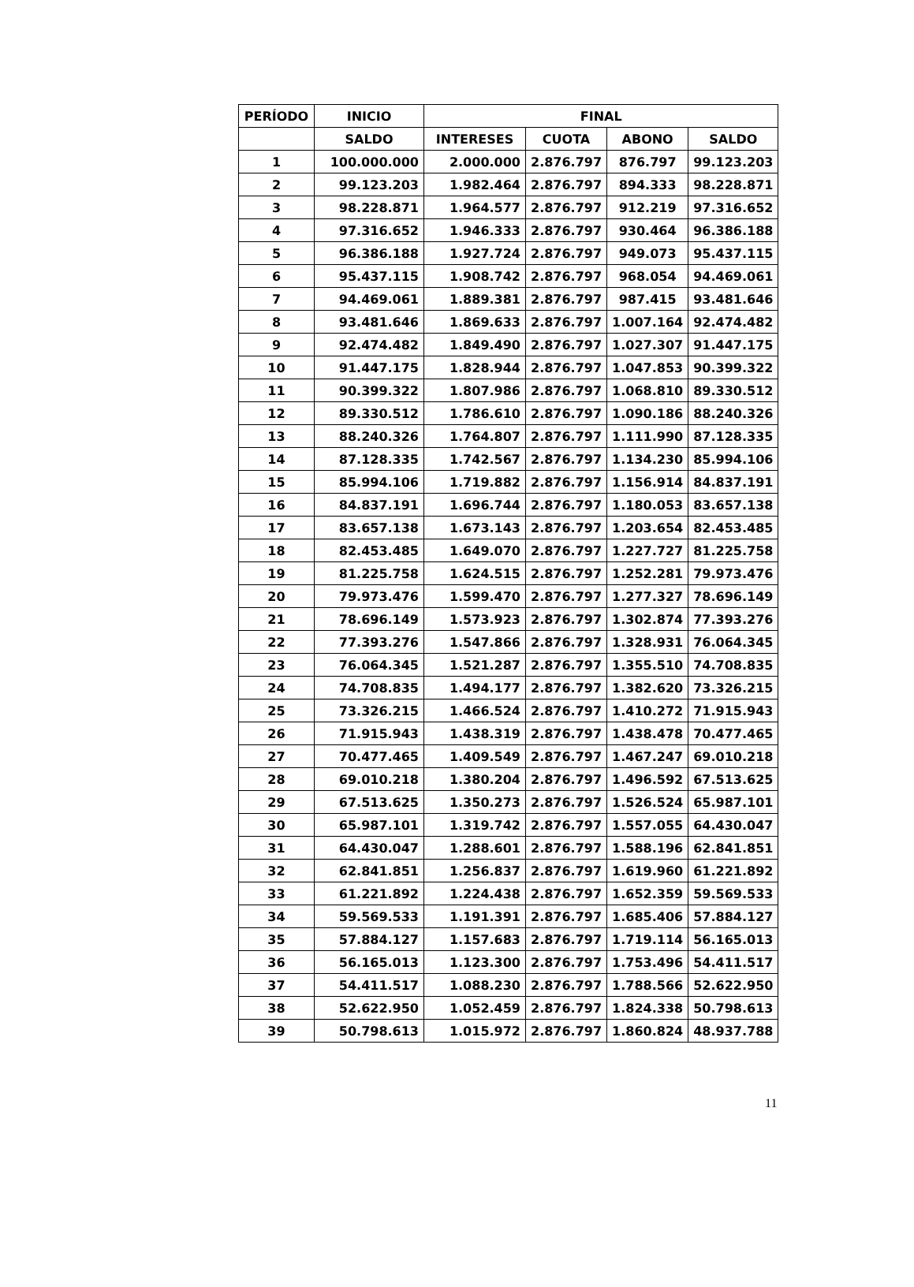| PERÍODO | INICIO | FINAL | | | |
| --- | --- | --- | --- | --- | --- |
| | SALDO | INTERESES | CUOTA | ABONO | SALDO |
| 1 | 100.000.000 | 2.000.000 | 2.876.797 | 876.797 | 99.123.203 |
| 2 | 99.123.203 | 1.982.464 | 2.876.797 | 894.333 | 98.228.871 |
| 3 | 98.228.871 | 1.964.577 | 2.876.797 | 912.219 | 97.316.652 |
| 4 | 97.316.652 | 1.946.333 | 2.876.797 | 930.464 | 96.386.188 |
| 5 | 96.386.188 | 1.927.724 | 2.876.797 | 949.073 | 95.437.115 |
| 6 | 95.437.115 | 1.908.742 | 2.876.797 | 968.054 | 94.469.061 |
| 7 | 94.469.061 | 1.889.381 | 2.876.797 | 987.415 | 93.481.646 |
| 8 | 93.481.646 | 1.869.633 | 2.876.797 | 1.007.164 | 92.474.482 |
| 9 | 92.474.482 | 1.849.490 | 2.876.797 | 1.027.307 | 91.447.175 |
| 10 | 91.447.175 | 1.828.944 | 2.876.797 | 1.047.853 | 90.399.322 |
| 11 | 90.399.322 | 1.807.986 | 2.876.797 | 1.068.810 | 89.330.512 |
| 12 | 89.330.512 | 1.786.610 | 2.876.797 | 1.090.186 | 88.240.326 |
| 13 | 88.240.326 | 1.764.807 | 2.876.797 | 1.111.990 | 87.128.335 |
| 14 | 87.128.335 | 1.742.567 | 2.876.797 | 1.134.230 | 85.994.106 |
| 15 | 85.994.106 | 1.719.882 | 2.876.797 | 1.156.914 | 84.837.191 |
| 16 | 84.837.191 | 1.696.744 | 2.876.797 | 1.180.053 | 83.657.138 |
| 17 | 83.657.138 | 1.673.143 | 2.876.797 | 1.203.654 | 82.453.485 |
| 18 | 82.453.485 | 1.649.070 | 2.876.797 | 1.227.727 | 81.225.758 |
| 19 | 81.225.758 | 1.624.515 | 2.876.797 | 1.252.281 | 79.973.476 |
| 20 | 79.973.476 | 1.599.470 | 2.876.797 | 1.277.327 | 78.696.149 |
| 21 | 78.696.149 | 1.573.923 | 2.876.797 | 1.302.874 | 77.393.276 |
| 22 | 77.393.276 | 1.547.866 | 2.876.797 | 1.328.931 | 76.064.345 |
| 23 | 76.064.345 | 1.521.287 | 2.876.797 | 1.355.510 | 74.708.835 |
| 24 | 74.708.835 | 1.494.177 | 2.876.797 | 1.382.620 | 73.326.215 |
| 25 | 73.326.215 | 1.466.524 | 2.876.797 | 1.410.272 | 71.915.943 |
| 26 | 71.915.943 | 1.438.319 | 2.876.797 | 1.438.478 | 70.477.465 |
| 27 | 70.477.465 | 1.409.549 | 2.876.797 | 1.467.247 | 69.010.218 |
| 28 | 69.010.218 | 1.380.204 | 2.876.797 | 1.496.592 | 67.513.625 |
| 29 | 67.513.625 | 1.350.273 | 2.876.797 | 1.526.524 | 65.987.101 |
| 30 | 65.987.101 | 1.319.742 | 2.876.797 | 1.557.055 | 64.430.047 |
| 31 | 64.430.047 | 1.288.601 | 2.876.797 | 1.588.196 | 62.841.851 |
| 32 | 62.841.851 | 1.256.837 | 2.876.797 | 1.619.960 | 61.221.892 |
| 33 | 61.221.892 | 1.224.438 | 2.876.797 | 1.652.359 | 59.569.533 |
| 34 | 59.569.533 | 1.191.391 | 2.876.797 | 1.685.406 | 57.884.127 |
| 35 | 57.884.127 | 1.157.683 | 2.876.797 | 1.719.114 | 56.165.013 |
| 36 | 56.165.013 | 1.123.300 | 2.876.797 | 1.753.496 | 54.411.517 |
| 37 | 54.411.517 | 1.088.230 | 2.876.797 | 1.788.566 | 52.622.950 |
| 38 | 52.622.950 | 1.052.459 | 2.876.797 | 1.824.338 | 50.798.613 |
| 39 | 50.798.613 | 1.015.972 | 2.876.797 | 1.860.824 | 48.937.788 |
11